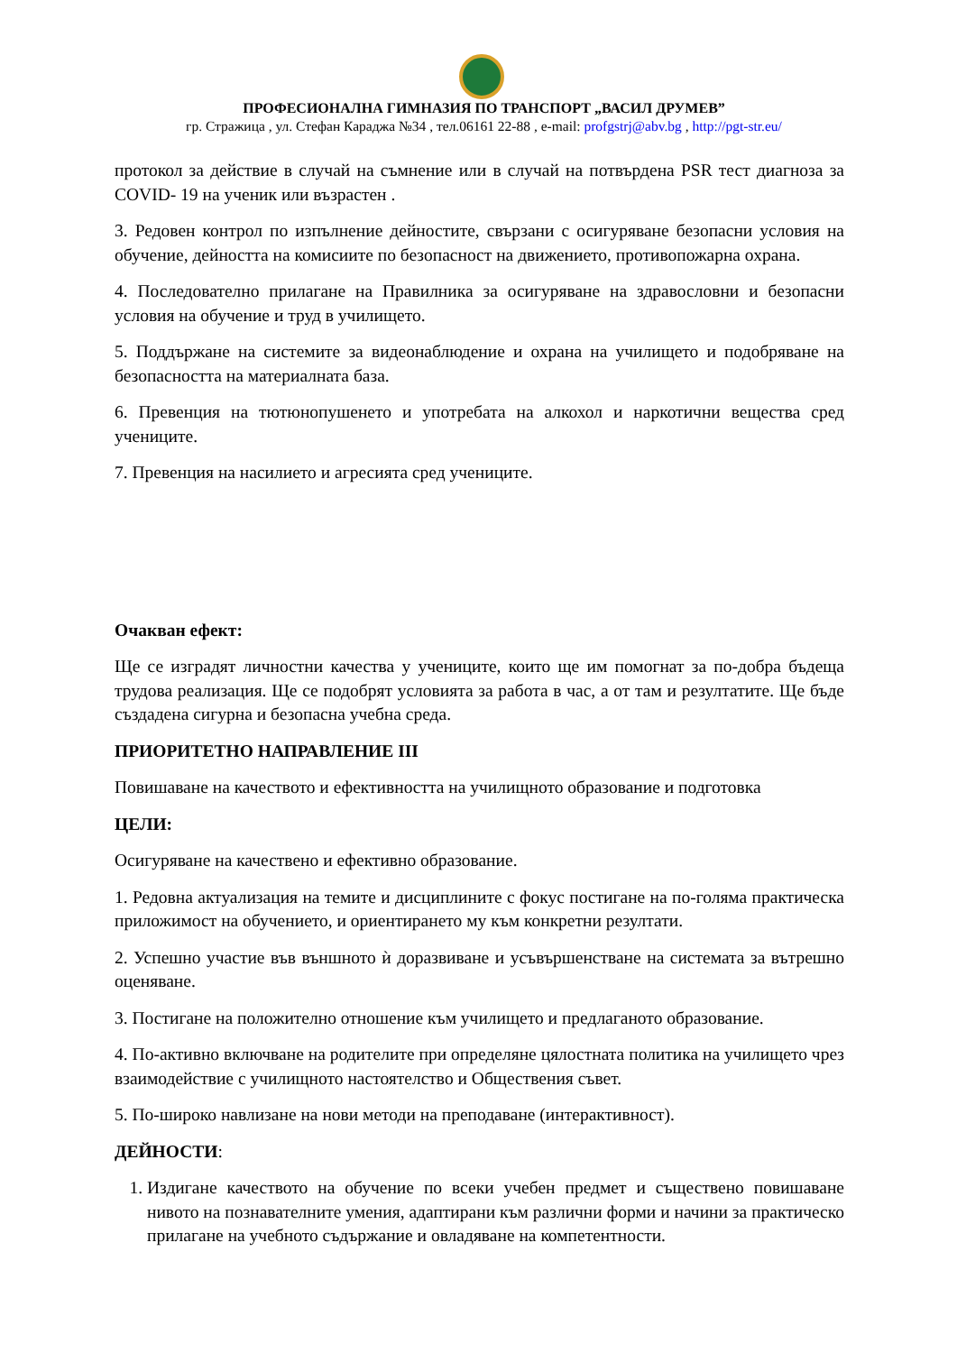ПРОФЕСИОНАЛНА ГИМНАЗИЯ ПО ТРАНСПОРТ „ВАСИЛ ДРУМЕВ”
гр. Стражица , ул. Стефан Караджа №34 , тел.06161 22-88 , e-mail: profgstrj@abv.bg , http://pgt-str.eu/
протокол за действие в случай на съмнение или в случай на потвърдена PSR тест диагноза за COVID- 19 на ученик или възрастен .
3. Редовен контрол по изпълнение дейностите, свързани с осигуряване безопасни условия на обучение, дейността на комисиите по безопасност на движението, противопожарна охрана.
4. Последователно прилагане на Правилника за осигуряване на здравословни и безопасни условия на обучение и труд в училището.
5. Поддържане на системите за видеонаблюдение и охрана на училището и подобряване на безопасността на материалната база.
6. Превенция на тютюнопушенето и употребата на алкохол и наркотични вещества сред учениците.
7. Превенция на насилието и агресията сред учениците.
Очакван ефект:
Ще се изградят личностни качества у учениците, които ще им помогнат за по-добра бъдеща трудова реализация. Ще се подобрят условията за работа в час, а от там и резултатите. Ще бъде създадена сигурна и безопасна учебна среда.
ПРИОРИТЕТНО НАПРАВЛЕНИЕ III
Повишаване на качеството и ефективността на училищното образование и подготовка
ЦЕЛИ:
Осигуряване на качествено и ефективно образование.
1. Редовна актуализация на темите и дисциплините с фокус постигане на по-голяма практическа приложимост на обучението, и ориентирането му към конкретни резултати.
2. Успешно участие във външното ѝ доразвиване и усъвършенстване на системата за вътрешно оценяване.
3. Постигане на положително отношение към училището и предлаганото образование.
4. По-активно включване на родителите при определяне цялостната политика на училището чрез взаимодействие с училищното настоятелство и Обществения съвет.
5. По-широко навлизане на нови методи на преподаване (интерактивност).
ДЕЙНОСТИ:
1. Издигане качеството на обучение по всеки учебен предмет и съществено повишаване нивото на познавателните умения, адаптирани към различни форми и начини за практическо прилагане на учебното съдържание и овладяване на компетентности.